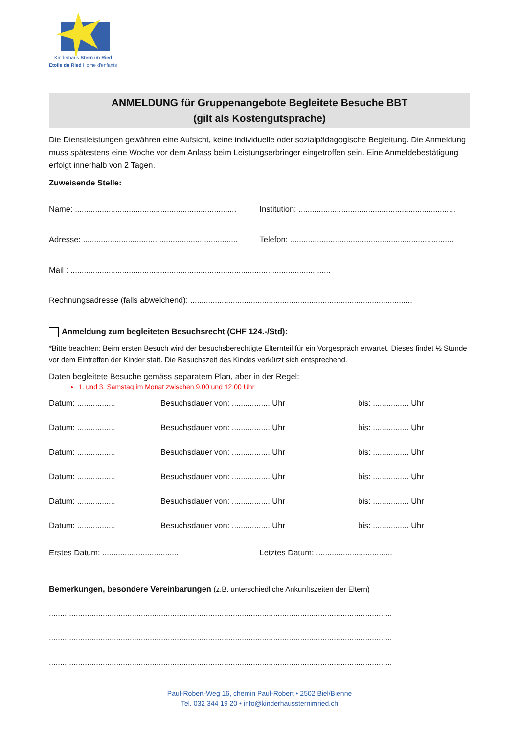Kinderhaus Stern im Ried
Etoile du Ried Home d'enfants
ANMELDUNG für Gruppenangebote Begleitete Besuche BBT
(gilt als Kostengutsprache)
Die Dienstleistungen gewähren eine Aufsicht, keine individuelle oder sozialpädagogische Begleitung. Die Anmeldung muss spätestens eine Woche vor dem Anlass beim Leistungserbringer eingetroffen sein. Eine Anmeldebestätigung erfolgt innerhalb von 2 Tagen.
Zuweisende Stelle:
Name: ........................................................................
Institution: ......................................................................
Adresse: .....................................................................
Telefon: .........................................................................
Mail : ....................................................................................................................
Rechnungsadresse (falls abweichend): ...................................................................................................
Anmeldung zum begleiteten Besuchsrecht (CHF 124.-/Std):
*Bitte beachten: Beim ersten Besuch wird der besuchsberechtigte Elternteil für ein Vorgespräch erwartet. Dieses findet ½ Stunde vor dem Eintreffen der Kinder statt. Die Besuchszeit des Kindes verkürzt sich entsprechend.
Daten begleitete Besuche gemäss separatem Plan, aber in der Regel:
1. und 3. Samstag im Monat zwischen 9.00 und 12.00 Uhr
Datum: .................
Besuchsdauer von: ................. Uhr bis: ................ Uhr
Datum: .................
Besuchsdauer von: ................. Uhr bis: ................ Uhr
Datum: .................
Besuchsdauer von: ................. Uhr bis: ................ Uhr
Datum: .................
Besuchsdauer von: ................. Uhr bis: ................ Uhr
Datum: .................
Besuchsdauer von: ................. Uhr bis: ................ Uhr
Datum: .................
Besuchsdauer von: ................. Uhr bis: ................ Uhr
Erstes Datum: ..................................
Letztes Datum: ..................................
Bemerkungen, besondere Vereinbarungen (z.B. unterschiedliche Ankunftszeiten der Eltern)
.........................................................................................................................................................
.........................................................................................................................................................
.........................................................................................................................................................
Paul-Robert-Weg 16, chemin Paul-Robert • 2502 Biel/Bienne
Tel. 032 344 19 20 • info@kinderhaussternimried.ch